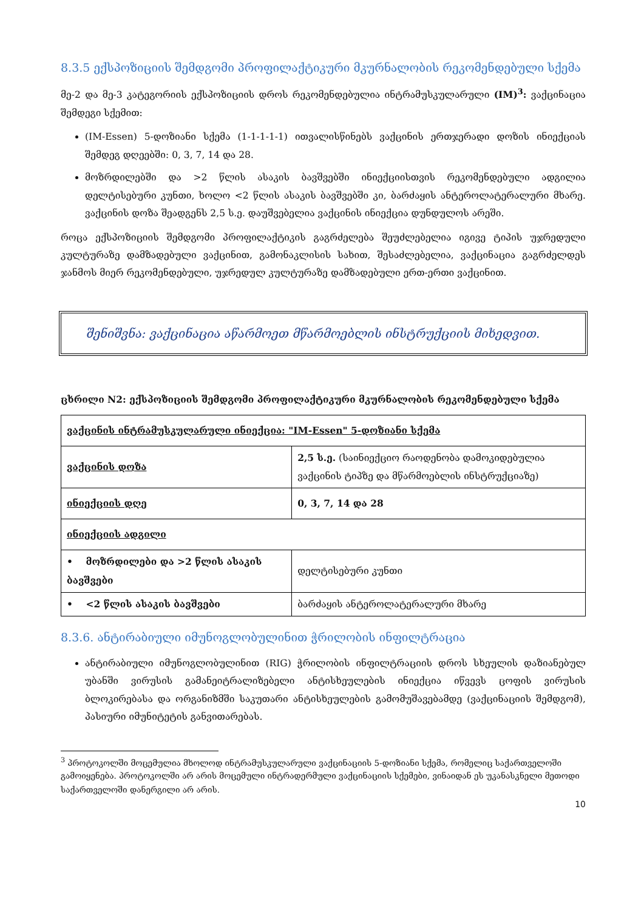8.3.5 ექსპოზიციის შემდგომი პროფილაქტიკური მკურნალობის რეკომენდებული სქემა
მე-2 და მე-3 კატეგორიის ექსპოზიციის დროს რეკომენდებულია ინტრამუსკულარული (IM)<sup>3</sup>: ვაქცინაცია შემდეგი სქემით:
(IM-Essen) 5-დოზიანი სქემა (1-1-1-1-1) ითვალისწინებს ვაქცინის ერთჯერადი დოზის ინიექციას შემდეგ დღეებში: 0, 3, 7, 14 და 28.
მოზრდილებში და >2 წლის ასაკის ბავშვებში ინიექციისთვის რეკომენდებული ადგილია დელტისებური კუნთი, ხოლო <2 წლის ასაკის ბავშვებში კი, ბარძაყის ანტეროლატერალური მხარე. ვაქცინის დოზა შეადგენს 2,5 ს.ე. დაუშვებელია ვაქცინის ინიექცია დუნდულოს არეში.
როცა ექსპოზიციის შემდგომი პროფილაქტიკის გაგრძელება შეუძლებელია იგივე ტიპის უჯრედული კულტურაზე დამზადებული ვაქცინით, გამონაკლისის სახით, შესაძლებელია, ვაქცინაცია გაგრძელდეს ჯანმოს მიერ რეკომენდებული, უჯრედულ კულტურაზე დამზადებული ერთ-ერთი ვაქცინით.
შენიშვნა: ვაქცინაცია აწარმოეთ მწარმოებლის ინსტრუქციის მიხედვით.
ცხრილი N2: ექსპოზიციის შემდგომი პროფილაქტიკური მკურნალობის რეკომენდებული სქემა
| ვაქცინის ინტრამუსკულარული ინიექცია: "IM-Essen" 5-დოზიანი სქემა | |
| ვაქცინის დოზა | 2,5 ს.ე. (საინიექციო რაოდენობა დამოკიდებულია ვაქცინის ტიპზე და მწარმოებლის ინსტრუქციაზე) |
| ინიექციის დღე | 0, 3, 7, 14 და 28 |
| ინიექციის ადგილი | |
| • მოზრდილები და >2 წლის ასაკის ბავშვები | დელტისებური კუნთი |
| • <2 წლის ასაკის ბავშვები | ბარძაყის ანტეროლატერალური მხარე |
8.3.6. ანტირაბიული იმუნოგლობულინით ჭრილობის ინფილტრაცია
ანტირაბიული იმუნოგლობულინით (RIG) ჭრილობის ინფილტრაციის დროს სხეულის დაზიანებულ უბანში ვირუსის გამანეიტრალიზებელი ანტისხეულების ინიექცია იწვევს ცოფის ვირუსის ბლოკირებასა და ორგანიზმში საკუთარი ანტისხეულების გამომუშავებამდე (ვაქცინაციის შემდგომ), პასიური იმუნიტეტის განვითარებას.
<sup>3</sup> პროტოკოლში მოცემულია მხოლოდ ინტრამუსკულარული ვაქცინაციის 5-დოზიანი სქემა, რომელიც საქართველოში გამოიყენება. პროტოკოლში არ არის მოცემული ინტრადერმული ვაქცინაციის სქემები, ვინაიდან ეს უკანასკნელი მეთოდი საქართველოში დანერგილი არ არის.
10